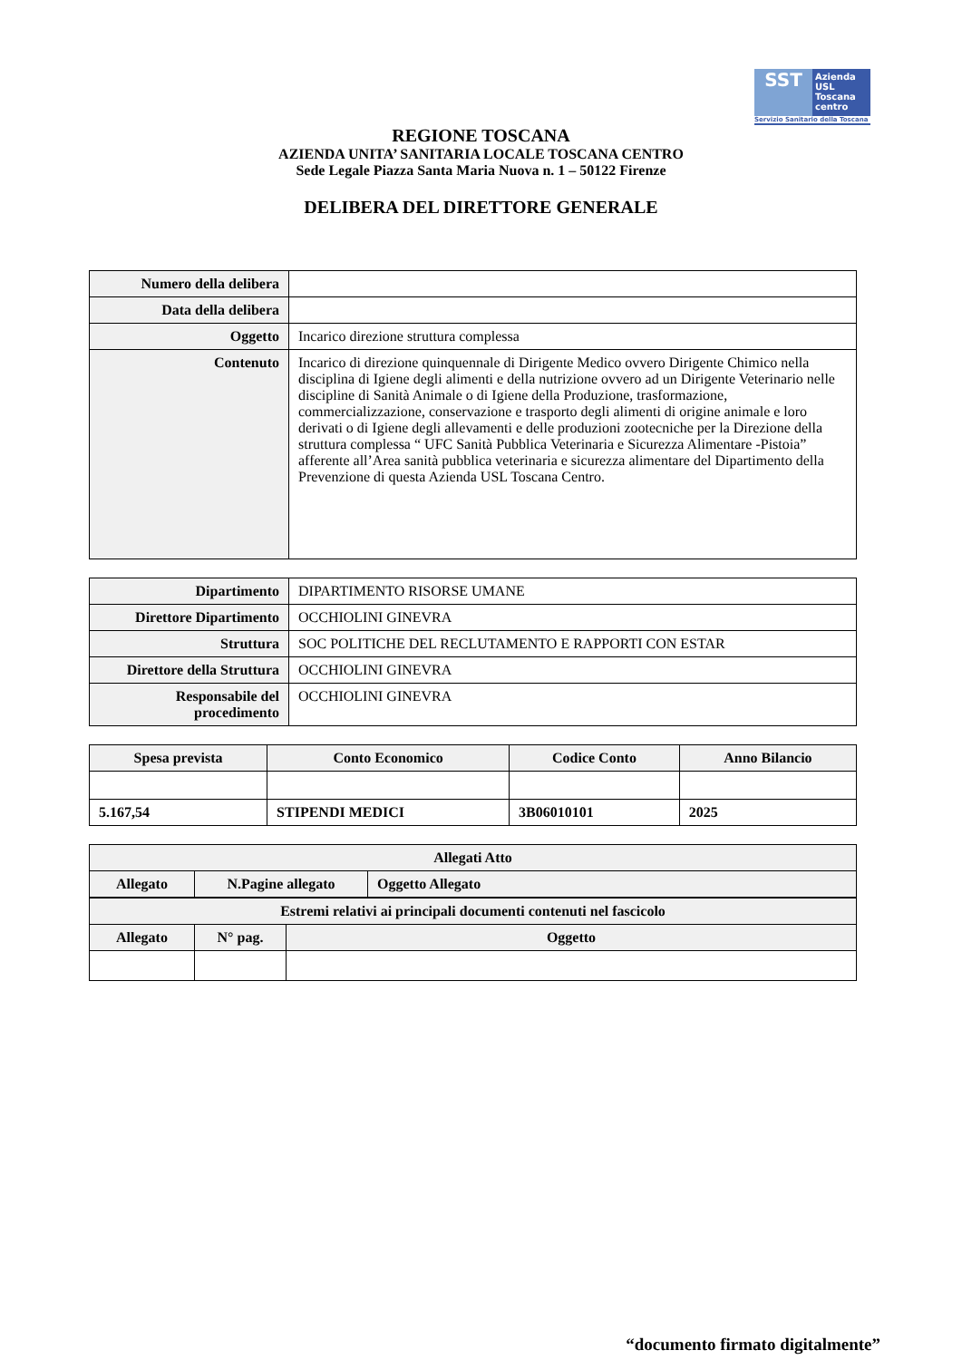SST Azienda
USL
Toscana
centro
Servizio Sanitario della Toscana
REGIONE TOSCANA
AZIENDA UNITA’ SANITARIA LOCALE TOSCANA CENTRO
Sede Legale Piazza Santa Maria Nuova n. 1 – 50122 Firenze
DELIBERA DEL DIRETTORE GENERALE
| Numero della delibera | |
| Data della delibera | |
| Oggetto | Incarico direzione struttura complessa |
| Contenuto | Incarico di direzione quinquennale di Dirigente Medico ovvero Dirigente Chimico nella disciplina di Igiene degli alimenti e della nutrizione ovvero ad un Dirigente Veterinario nelle discipline di Sanità Animale o di Igiene della Produzione, trasformazione, commercializzazione, conservazione e trasporto degli alimenti di origine animale e loro derivati o di Igiene degli allevamenti e delle produzioni zootecniche per la Direzione della struttura complessa “ UFC Sanità Pubblica Veterinaria e Sicurezza Alimentare -Pistoia” afferente all’Area sanità pubblica veterinaria e sicurezza alimentare del Dipartimento della Prevenzione di questa Azienda USL Toscana Centro. |
| Dipartimento | DIPARTIMENTO RISORSE UMANE |
| Direttore Dipartimento | OCCHIOLINI GINEVRA |
| Struttura | SOC POLITICHE DEL RECLUTAMENTO E RAPPORTI CON ESTAR |
| Direttore della Struttura | OCCHIOLINI GINEVRA |
| Responsabile del procedimento | OCCHIOLINI GINEVRA |
| Spesa prevista | Conto Economico | Codice Conto | Anno Bilancio |
| --- | --- | --- | --- |
| 5.167,54 | STIPENDI MEDICI | 3B06010101 | 2025 |
| Allegati Atto | | |
| --- | --- | --- |
| Allegato | N.Pagine allegato | Oggetto Allegato |
| Estremi relativi ai principali documenti contenuti nel fascicolo | | |
| --- | --- | --- |
| Allegato | N° pag. | Oggetto |
“documento firmato digitalmente”